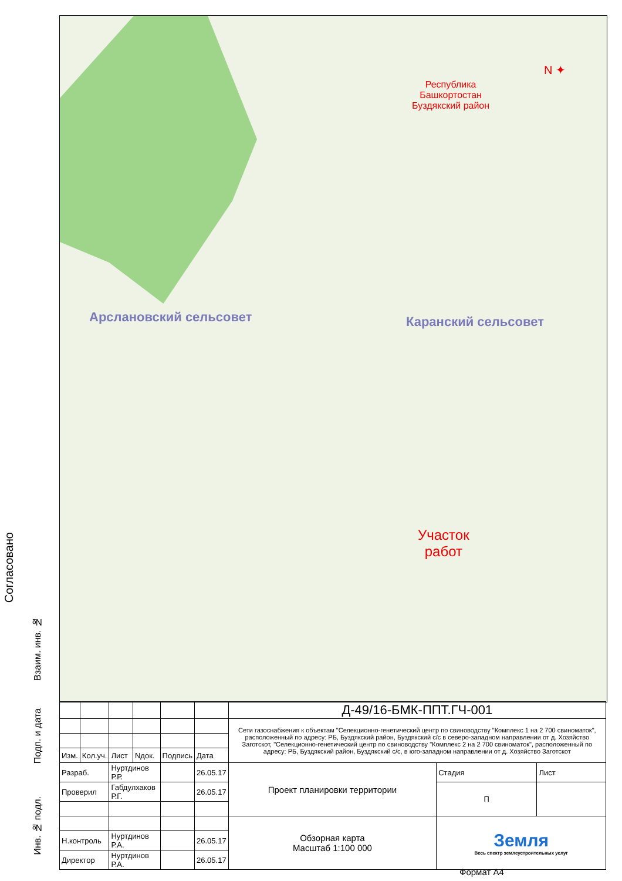Республика
Башкортостан
Буздякский район
N ✦
Арслановский сельсовет Каранский сельсовет
Участок
работ
Согласовано
Взаим. инв. №
Подп. и дата
Инв. № подл.
| | | | | | | Д-49/16-БМК-ППТ.ГЧ-001 | | |
| | | | | | | Сети газоснабжения к объектам "Селекционно-генетический центр по свиноводству "Комплекс 1 на 2 700 свиноматок", расположенный по адресу: РБ, Буздякский район, Буздякский с/с в северо-западном направлении от д. Хозяйство Заготскот, "Селекционно-генетический центр по свиноводству "Комплекс 2 на 2 700 свиноматок", расположенный по адресу: РБ, Буздякский район, Буздякский с/с, в юго-западном направлении от д. Хозяйство Заготскот | | |
| Изм. | Кол.уч. | Лист | Nдок. | Подпись | Дата | | | |
| Разраб. | | Нуртдинов Р.Р. | | | 26.05.17 | Проект планировки территории | Стадия | Лист |
| Проверил | | Габдулхаков Р.Г. | | | 26.05.17 | | П | |
| | | | | | | Обзорная карта Масштаб 1:100 000 | Земля Весь спектр землеустроительных услуг | |
| Н.контроль | | Нуртдинов Р.А. | | | 26.05.17 | | | |
| Директор | | Нуртдинов Р.А. | | | 26.05.17 | | | |
Формат А4